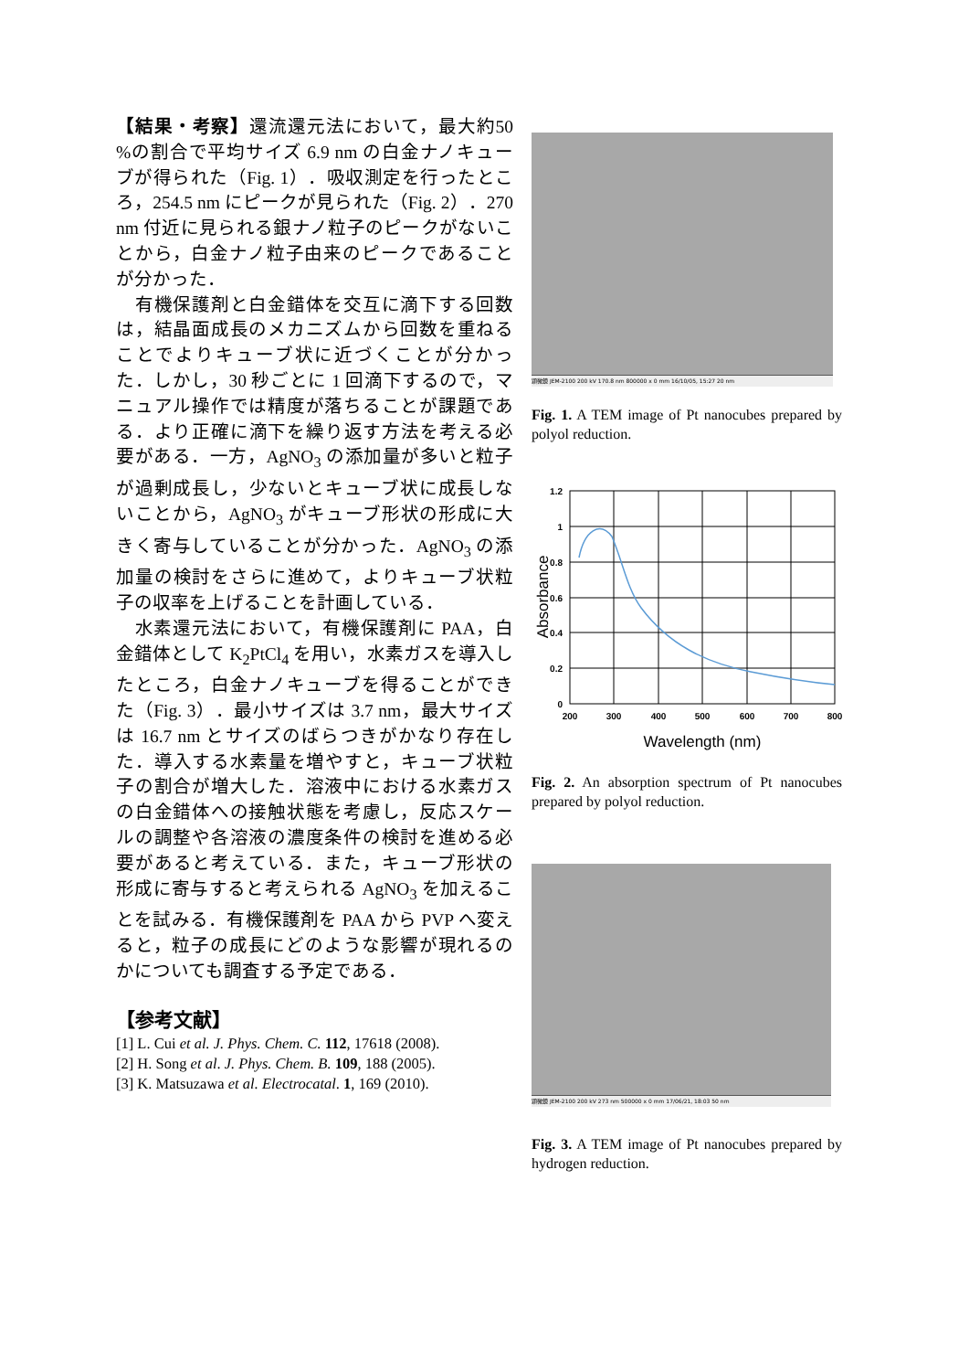【結果・考察】還流還元法において，最大約50 %の割合で平均サイズ 6.9 nm の白金ナノキューブが得られた（Fig. 1）．吸収測定を行ったところ，254.5 nm にピークが見られた（Fig. 2）．270 nm 付近に見られる銀ナノ粒子のピークがないことから，白金ナノ粒子由来のピークであることが分かった．
　有機保護剤と白金錯体を交互に滴下する回数は，結晶面成長のメカニズムから回数を重ねることでよりキューブ状に近づくことが分かった．しかし，30 秒ごとに 1 回滴下するので，マニュアル操作では精度が落ちることが課題である．より正確に滴下を繰り返す方法を考える必要がある．一方，AgNO<sub>3</sub> の添加量が多いと粒子が過剰成長し，少ないとキューブ状に成長しないことから，AgNO<sub>3</sub> がキューブ形状の形成に大きく寄与していることが分かった．AgNO<sub>3</sub> の添加量の検討をさらに進めて，よりキューブ状粒子の収率を上げることを計画している．
　水素還元法において，有機保護剤に PAA，白金錯体として K<sub>2</sub>PtCl<sub>4</sub> を用い，水素ガスを導入したところ，白金ナノキューブを得ることができた（Fig. 3）．最小サイズは 3.7 nm，最大サイズは 16.7 nm とサイズのばらつきがかなり存在した．導入する水素量を増やすと，キューブ状粒子の割合が増大した．溶液中における水素ガスの白金錯体への接触状態を考慮し，反応スケールの調整や各溶液の濃度条件の検討を進める必要があると考えている．また，キューブ形状の形成に寄与すると考えられる AgNO<sub>3</sub> を加えることを試みる．有機保護剤を PAA から PVP へ変えると，粒子の成長にどのような影響が現れるのかについても調査する予定である．
【参考文献】
[1] L. Cui et al. J. Phys. Chem. C. 112, 17618 (2008).
[2] H. Song et al. J. Phys. Chem. B. 109, 188 (2005).
[3] K. Matsuzawa et al. Electrocatal. 1, 169 (2010).
顕微鏡 JEM-2100 200 kV 170.8 nm 800000 x 0 mm 16/10/05, 15:27 20 nm
Fig. 1. A TEM image of Pt nanocubes prepared by polyol reduction.
1.2
1
0.8
0.6
0.4
0.2
0
200
300
400
500
600
700
800
Wavelength (nm)
Absorbance
Fig. 2. An absorption spectrum of Pt nanocubes prepared by polyol reduction.
顕微鏡 JEM-2100 200 kV 273 nm 500000 x 0 mm 17/06/21, 18:03 50 nm
Fig. 3. A TEM image of Pt nanocubes prepared by hydrogen reduction.